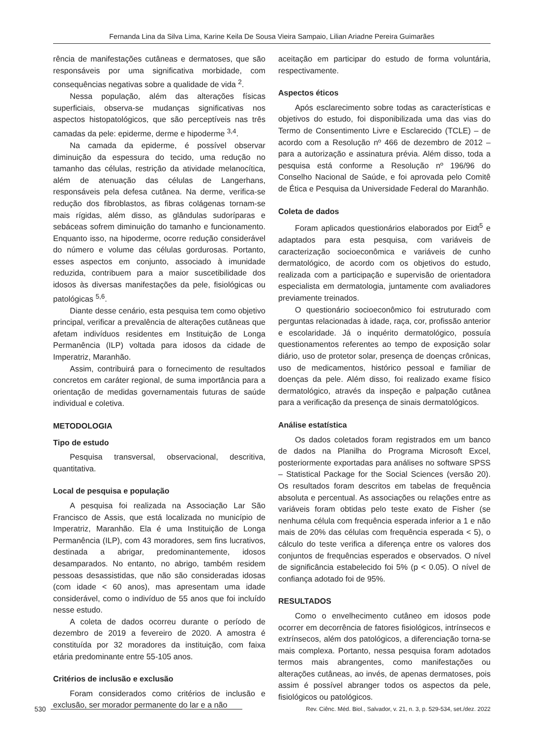Fernanda Lina da Silva Lima, Karine Keila De Sousa Vieira Sampaio, Lilian Ariadne Pereira Guimarães
rência de manifestações cutâneas e dermatoses, que são responsáveis por uma significativa morbidade, com consequências negativas sobre a qualidade de vida <sup>2</sup>.
Nessa população, além das alterações físicas superficiais, observa-se mudanças significativas nos aspectos histopatológicos, que são perceptíveis nas três camadas da pele: epiderme, derme e hipoderme <sup>3,4</sup>.
Na camada da epiderme, é possível observar diminuição da espessura do tecido, uma redução no tamanho das células, restrição da atividade melanocítica, além de atenuação das células de Langerhans, responsáveis pela defesa cutânea. Na derme, verifica-se redução dos fibroblastos, as fibras colágenas tornam-se mais rígidas, além disso, as glândulas sudoríparas e sebáceas sofrem diminuição do tamanho e funcionamento. Enquanto isso, na hipoderme, ocorre redução considerável do número e volume das células gordurosas. Portanto, esses aspectos em conjunto, associado à imunidade reduzida, contribuem para a maior suscetibilidade dos idosos às diversas manifestações da pele, fisiológicas ou patológicas <sup>5,6</sup>.
Diante desse cenário, esta pesquisa tem como objetivo principal, verificar a prevalência de alterações cutâneas que afetam indivíduos residentes em Instituição de Longa Permanência (ILP) voltada para idosos da cidade de Imperatriz, Maranhão.
Assim, contribuirá para o fornecimento de resultados concretos em caráter regional, de suma importância para a orientação de medidas governamentais futuras de saúde individual e coletiva.
METODOLOGIA
Tipo de estudo
Pesquisa transversal, observacional, descritiva, quantitativa.
Local de pesquisa e população
A pesquisa foi realizada na Associação Lar São Francisco de Assis, que está localizada no município de Imperatriz, Maranhão. Ela é uma Instituição de Longa Permanência (ILP), com 43 moradores, sem fins lucrativos, destinada a abrigar, predominantemente, idosos desamparados. No entanto, no abrigo, também residem pessoas desassistidas, que não são consideradas idosas (com idade < 60 anos), mas apresentam uma idade considerável, como o indivíduo de 55 anos que foi incluído nesse estudo.
A coleta de dados ocorreu durante o período de dezembro de 2019 a fevereiro de 2020. A amostra é constituída por 32 moradores da instituição, com faixa etária predominante entre 55-105 anos.
Critérios de inclusão e exclusão
Foram considerados como critérios de inclusão e exclusão, ser morador permanente do lar e a não
aceitação em participar do estudo de forma voluntária, respectivamente.
Aspectos éticos
Após esclarecimento sobre todas as características e objetivos do estudo, foi disponibilizada uma das vias do Termo de Consentimento Livre e Esclarecido (TCLE) – de acordo com a Resolução nº 466 de dezembro de 2012 – para a autorização e assinatura prévia. Além disso, toda a pesquisa está conforme a Resolução nº 196/96 do Conselho Nacional de Saúde, e foi aprovada pelo Comitê de Ética e Pesquisa da Universidade Federal do Maranhão.
Coleta de dados
Foram aplicados questionários elaborados por Eidt<sup>5</sup> e adaptados para esta pesquisa, com variáveis de caracterização socioeconômica e variáveis de cunho dermatológico, de acordo com os objetivos do estudo, realizada com a participação e supervisão de orientadora especialista em dermatologia, juntamente com avaliadores previamente treinados.
O questionário socioeconômico foi estruturado com perguntas relacionadas à idade, raça, cor, profissão anterior e escolaridade. Já o inquérito dermatológico, possuía questionamentos referentes ao tempo de exposição solar diário, uso de protetor solar, presença de doenças crônicas, uso de medicamentos, histórico pessoal e familiar de doenças da pele. Além disso, foi realizado exame físico dermatológico, através da inspeção e palpação cutânea para a verificação da presença de sinais dermatológicos.
Análise estatística
Os dados coletados foram registrados em um banco de dados na Planilha do Programa Microsoft Excel, posteriormente exportadas para análises no software SPSS – Statistical Package for the Social Sciences (versão 20). Os resultados foram descritos em tabelas de frequência absoluta e percentual. As associações ou relações entre as variáveis foram obtidas pelo teste exato de Fisher (se nenhuma célula com frequência esperada inferior a 1 e não mais de 20% das células com frequência esperada < 5), o cálculo do teste verifica a diferença entre os valores dos conjuntos de frequências esperados e observados. O nível de significância estabelecido foi 5% (p < 0.05). O nível de confiança adotado foi de 95%.
RESULTADOS
Como o envelhecimento cutâneo em idosos pode ocorrer em decorrência de fatores fisiológicos, intrínsecos e extrínsecos, além dos patológicos, a diferenciação torna-se mais complexa. Portanto, nessa pesquisa foram adotados termos mais abrangentes, como manifestações ou alterações cutâneas, ao invés, de apenas dermatoses, pois assim é possível abranger todos os aspectos da pele, fisiológicos ou patológicos.
530 Rev. Ciênc. Méd. Biol., Salvador, v. 21, n. 3, p. 529-534, set./dez. 2022